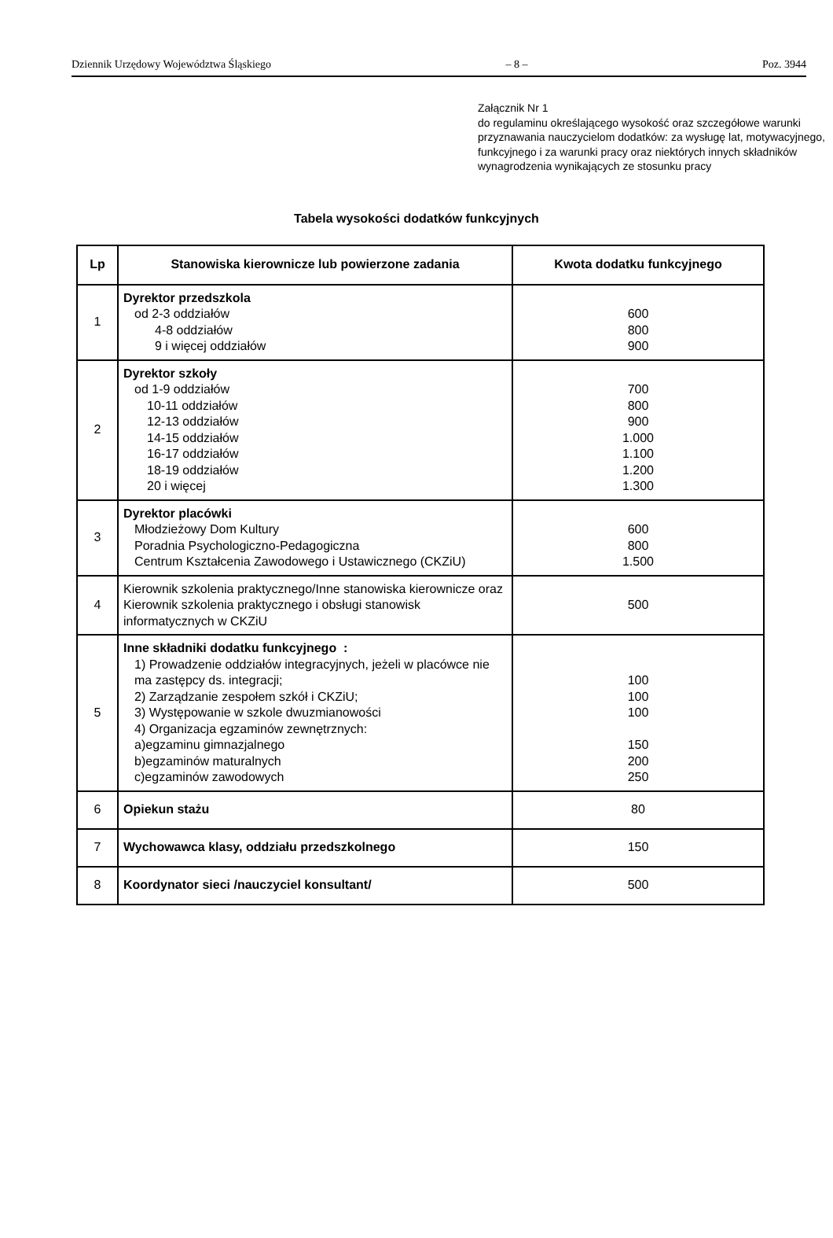Dziennik Urzędowy Województwa Śląskiego – 8 – Poz. 3944
Załącznik Nr 1
do regulaminu określającego wysokość oraz szczegółowe warunki przyznawania nauczycielom dodatków: za wysługę lat, motywacyjnego, funkcyjnego i za warunki pracy oraz niektórych innych składników wynagrodzenia wynikających ze stosunku pracy
Tabela wysokości dodatków funkcyjnych
| Lp | Stanowiska kierownicze lub powierzone zadania | Kwota dodatku funkcyjnego |
| --- | --- | --- |
| 1 | Dyrektor przedszkola od 2-3 oddziałów 4-8 oddziałów 9 i więcej oddziałów | 600 800 900 |
| 2 | Dyrektor szkoły od 1-9 oddziałów 10-11 oddziałów 12-13 oddziałów 14-15 oddziałów 16-17 oddziałów 18-19 oddziałów 20 i więcej | 700 800 900 1.000 1.100 1.200 1.300 |
| 3 | Dyrektor placówki Młodzieżowy Dom Kultury Poradnia Psychologiczno-Pedagogiczna Centrum Kształcenia Zawodowego i Ustawicznego (CKZiU) | 600 800 1.500 |
| 4 | Kierownik szkolenia praktycznego/Inne stanowiska kierownicze oraz Kierownik szkolenia praktycznego i obsługi stanowisk informatycznych w CKZiU | 500 |
| 5 | Inne składniki dodatku funkcyjnego : 1) Prowadzenie oddziałów integracyjnych, jeżeli w placówce nie ma zastępcy ds. integracji; 2) Zarządzanie zespołem szkół i CKZiU; 3) Występowanie w szkole dwuzmianowości 4) Organizacja egzaminów zewnętrznych: a)egzaminu gimnazjalnego b)egzaminów maturalnych c)egzaminów zawodowych | 100 100 100 150 200 250 |
| 6 | Opiekun stażu | 80 |
| 7 | Wychowawca klasy, oddziału przedszkolnego | 150 |
| 8 | Koordynator sieci /nauczyciel konsultant/ | 500 |